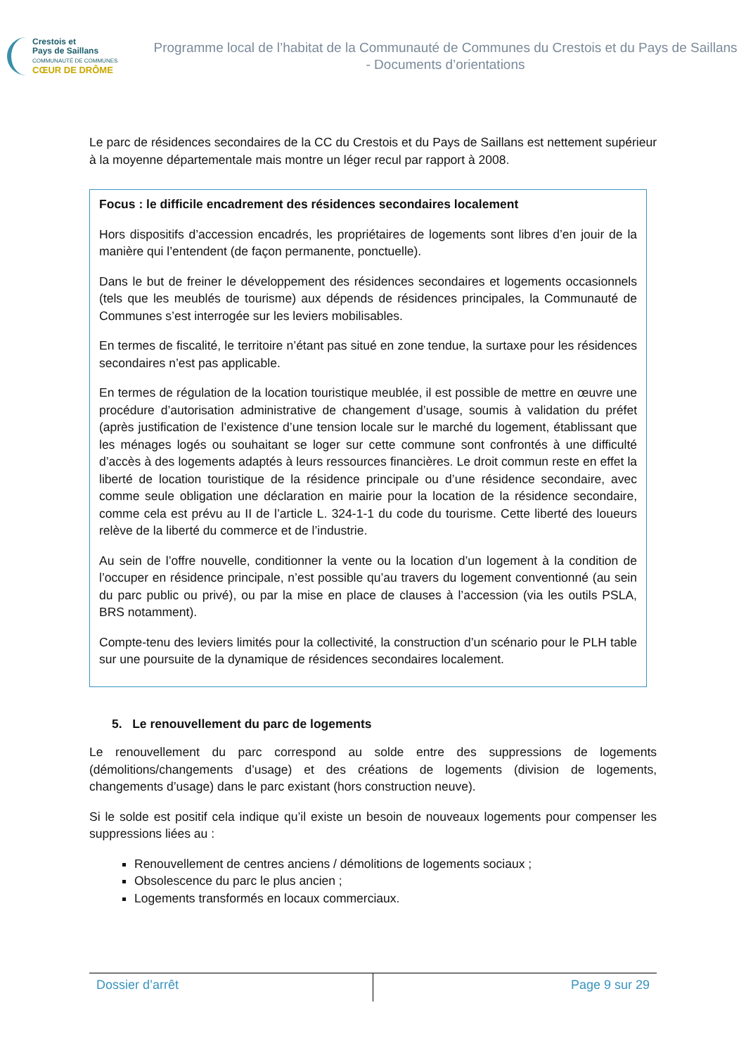Crestois et
Pays de Saillans
COMMUNAUTÉ DE COMMUNES
CŒUR DE DRÔME
Programme local de l’habitat de la Communauté de Communes du Crestois et du Pays de Saillans - Documents d’orientations
Le parc de résidences secondaires de la CC du Crestois et du Pays de Saillans est nettement supérieur à la moyenne départementale mais montre un léger recul par rapport à 2008.
Focus : le difficile encadrement des résidences secondaires localement
Hors dispositifs d’accession encadrés, les propriétaires de logements sont libres d’en jouir de la manière qui l’entendent (de façon permanente, ponctuelle).
Dans le but de freiner le développement des résidences secondaires et logements occasionnels (tels que les meublés de tourisme) aux dépends de résidences principales, la Communauté de Communes s’est interrogée sur les leviers mobilisables.
En termes de fiscalité, le territoire n’étant pas situé en zone tendue, la surtaxe pour les résidences secondaires n’est pas applicable.
En termes de régulation de la location touristique meublée, il est possible de mettre en œuvre une procédure d’autorisation administrative de changement d’usage, soumis à validation du préfet (après justification de l’existence d’une tension locale sur le marché du logement, établissant que les ménages logés ou souhaitant se loger sur cette commune sont confrontés à une difficulté d’accès à des logements adaptés à leurs ressources financières. Le droit commun reste en effet la liberté de location touristique de la résidence principale ou d’une résidence secondaire, avec comme seule obligation une déclaration en mairie pour la location de la résidence secondaire, comme cela est prévu au II de l’article L. 324-1-1 du code du tourisme. Cette liberté des loueurs relève de la liberté du commerce et de l’industrie.
Au sein de l’offre nouvelle, conditionner la vente ou la location d’un logement à la condition de l’occuper en résidence principale, n’est possible qu’au travers du logement conventionné (au sein du parc public ou privé), ou par la mise en place de clauses à l’accession (via les outils PSLA, BRS notamment).
Compte-tenu des leviers limités pour la collectivité, la construction d’un scénario pour le PLH table sur une poursuite de la dynamique de résidences secondaires localement.
5. Le renouvellement du parc de logements
Le renouvellement du parc correspond au solde entre des suppressions de logements (démolitions/changements d’usage) et des créations de logements (division de logements, changements d’usage) dans le parc existant (hors construction neuve).
Si le solde est positif cela indique qu’il existe un besoin de nouveaux logements pour compenser les suppressions liées au :
Renouvellement de centres anciens / démolitions de logements sociaux ;
Obsolescence du parc le plus ancien ;
Logements transformés en locaux commerciaux.
Dossier d’arrêt Page 9 sur 29